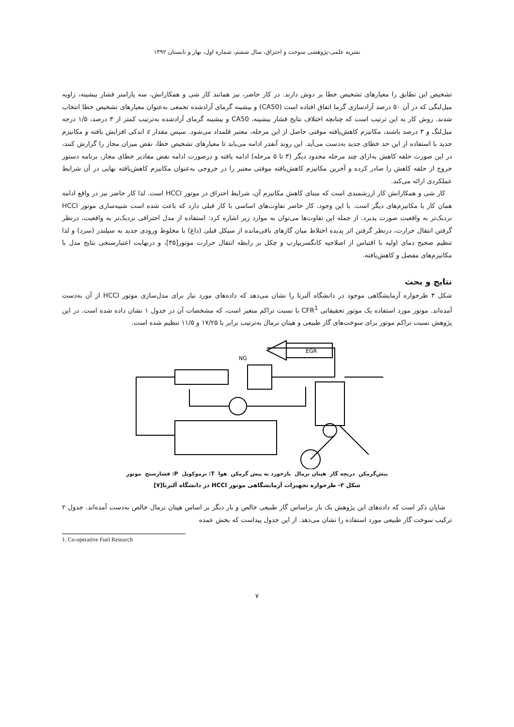نشریه علمی-پژوهشی سوخت و احتراق، سال ششم، شماره اول، بهار و تابستان ۱۳۹۲
تشخیص این تطابق را معیارهای تشخیص خطا بر دوش دارند. در کار حاضر، نیز همانند کار شی و همکارانش، سه پارامتر فشار بیشینه، زاویه میل‌لنگی که در آن ۵۰ درصد آزادسازی گرما اتفاق افتاده است (CA50) و بیشینه گرمای آزادشده تجمعی به‌عنوان معیارهای تشخیص خطا انتخاب شدند. روش کار به این ترتیب است که چنانچه اختلاف نتایج فشار بیشینه، CA50 و بیشینه گرمای آزادشده به‌ترتیب کمتر از ۳ درصد، ۱/۵ درجه میل‌لنگ و ۳ درصد باشند، مکانیزم کاهش‌یافته موقتی حاصل از این مرحله، معتبر قلمداد می‌شود. سپس مقدار ε اندکی افزایش یافته و مکانیزم جدید با استفاده از این حد خطای جدید به‌دست می‌آید. این روند آنقدر ادامه می‌یابد تا معیارهای تشخیص خطا، نقض میزان مجاز را گزارش کنند، در این صورت حلقه کاهش به‌ازای چند مرحله محدود دیگر (۳ تا ۵ مرحله) ادامه یافته و درصورت ادامه نقض مقادیر خطای مجاز، برنامه دستور خروج از حلقه کاهش را صادر کرده و آخرین مکانیزم کاهش‌یافته موقتی معتبر را در خروجی به‌عنوان مکانیزم کاهش‌یافته نهایی در آن شرایط عملکردی ارائه می‌کند.
کار شی و همکارانش کار ارزشمندی است که مبنای کاهش مکانیزم آن، شرایط احتراق در موتور HCCI است. لذا کار حاضر نیز در واقع ادامه همان کار با مکانیزم‌های دیگر است. با این وجود، کار حاضر تفاوت‌های اساسی با کار قبلی دارد که باعث شده است شبیه‌سازی موتور HCCI نزدیک‌تر به واقعیت صورت پذیرد. از جمله این تفاوت‌ها می‌توان به موارد زیر اشاره کرد: استفاده از مدل احتراقی نزدیک‌تر به واقعیت، درنظر گرفتن انتقال حرارت، درنظر گرفتن اثر پدیده اختلاط میان گازهای باقی‌مانده از سیکل قبلی (داغ) با مخلوط ورودی جدید به سیلندر (سرد) و لذا تنظیم صحیح دمای اولیه با اقتباس از اصلاحیه کانگسریپارپ و چکل بر رابطه انتقال حرارت موتور[۳۵]، و درنهایت اعتبارسنجی نتایج مدل با مکانیزم‌های مفصل و کاهش‌یافته.
نتایج و بحث
شکل ۳ طرحواره آزمایشگاهی موجود در دانشگاه آلبرتا را نشان می‌دهد که داده‌های مورد نیاز برای مدل‌سازی موتور HCCI از آن به‌دست آمده‌اند. موتور مورد استفاده یک موتور تحقیقاتی CFR<sup>1</sup> با نسبت تراکم متغیر است، که مشخصات آن در جدول ۱ نشان داده شده است. در این پژوهش نسبت تراکم موتور برای سوخت‌های گاز طبیعی و هپتان نرمال به‌ترتیب برابر با ۱۷/۲۵ و ۱۱/۵ تنظیم شده است.
EGR
NG
پیش‌گرمکن دریچه گاز هپتان نرمال بازخورد به پیش گرمکن هوا T: ترموکوپل P: فشارسنج موتور
شکل ۳- طرحواره تجهیزات آزمایشگاهی موتور HCCI در دانشگاه آلبرتا[۷]
شایان ذکر است که داده‌های این پژوهش یک بار براساس گاز طبیعی خالص و بار دیگر بر اساس هپتان نرمال خالص به‌دست آمده‌اند. جدول ۲ ترکیب سوخت گاز طبیعی مورد استفاده را نشان می‌دهد. از این جدول پیداست که بخش عمده
1. Co-operative Fuel Research
۷